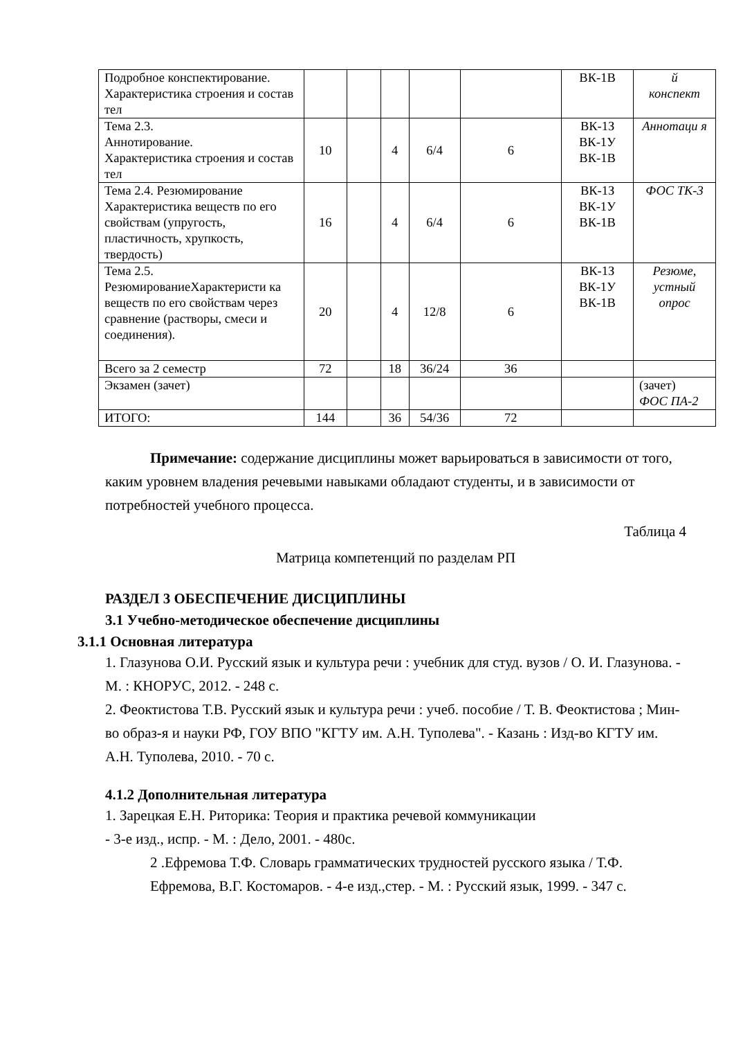| Подробное конспектирование. Характеристика строения и состав тел | | | | | | ВК-1В | й конспект |
| Тема 2.3. Аннотирование. Характеристика строения и состав тел | 10 | | 4 | 6/4 | 6 | ВК-1З ВК-1У ВК-1В | Аннотаци я |
| Тема 2.4. Резюмирование Характеристика веществ по его свойствам (упругость, пластичность, хрупкость, твердость) | 16 | | 4 | 6/4 | 6 | ВК-1З ВК-1У ВК-1В | ФОС ТК-3 |
| Тема 2.5. РезюмированиеХарактеристи ка веществ по его свойствам через сравнение (растворы, смеси и соединения). | 20 | | 4 | 12/8 | 6 | ВК-1З ВК-1У ВК-1В | Резюме, устный опрос |
| Всего за 2 семестр | 72 | | 18 | 36/24 | 36 | | |
| Экзамен (зачет) | | | | | | | (зачет) ФОС ПА-2 |
| ИТОГО: | 144 | | 36 | 54/36 | 72 | | |
Примечание: содержание дисциплины может варьироваться в зависимости от того, каким уровнем владения речевыми навыками обладают студенты, и в зависимости от потребностей учебного процесса.
Таблица 4
Матрица компетенций по разделам РП
РАЗДЕЛ 3 ОБЕСПЕЧЕНИЕ ДИСЦИПЛИНЫ
3.1 Учебно-методическое обеспечение дисциплины
3.1.1 Основная литература
1. Глазунова О.И. Русский язык и культура речи : учебник для студ. вузов / О. И. Глазунова. - М. : КНОРУС, 2012. - 248 с.
2. Феоктистова Т.В. Русский язык и культура речи : учеб. пособие / Т. В. Феоктистова ; Мин-во образ-я и науки РФ, ГОУ ВПО "КГТУ им. А.Н. Туполева". - Казань : Изд-во КГТУ им. А.Н. Туполева, 2010. - 70 с.
4.1.2 Дополнительная литература
1. Зарецкая Е.Н. Риторика: Теория и практика речевой коммуникации
- 3-е изд., испр. - М. : Дело, 2001. - 480с.
2 .Ефремова Т.Ф. Словарь грамматических трудностей русского языка / Т.Ф. Ефремова, В.Г. Костомаров. - 4-е изд.,стер. - М. : Русский язык, 1999. - 347 с.